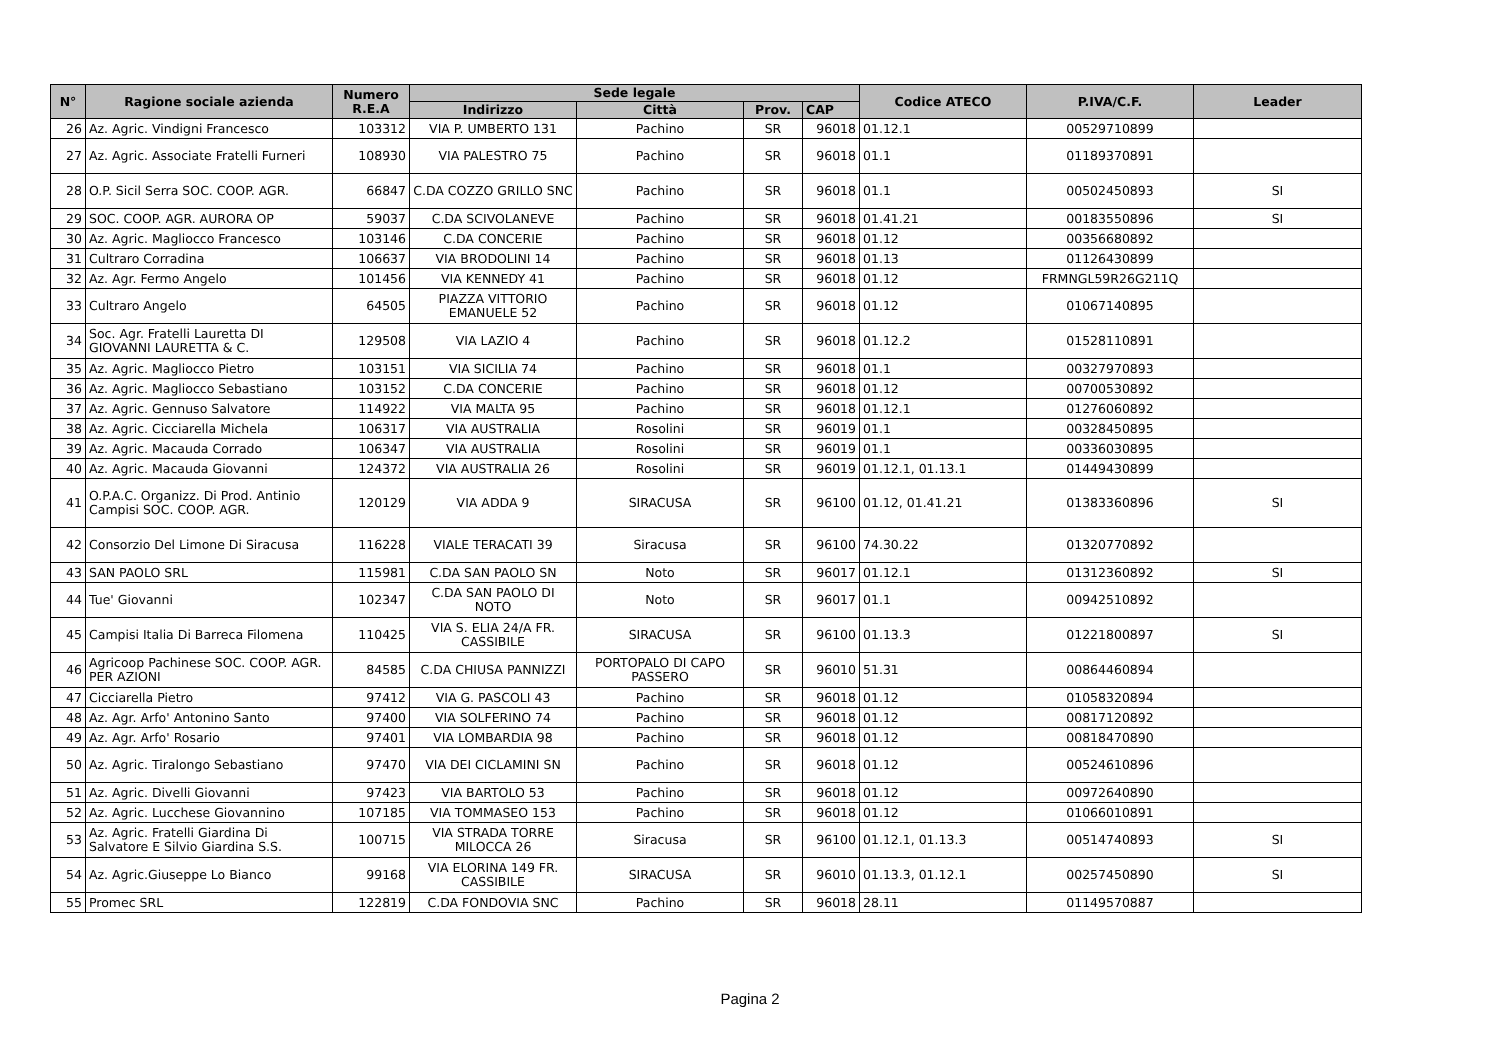| N° | Ragione sociale azienda | Numero R.E.A | Sede legale | | | | Codice ATECO | P.IVA/C.F. | Leader |
| --- | --- | --- | --- | --- | --- | --- | --- | --- | --- |
| | | | Indirizzo | Città | Prov. | CAP | | | |
| 26 | Az. Agric. Vindigni Francesco | 103312 | VIA P. UMBERTO 131 | Pachino | SR | 96018 | 01.12.1 | 00529710899 | |
| 27 | Az. Agric. Associate Fratelli Furneri | 108930 | VIA PALESTRO 75 | Pachino | SR | 96018 | 01.1 | 01189370891 | |
| 28 | O.P. Sicil Serra SOC. COOP. AGR. | 66847 | C.DA COZZO GRILLO SNC | Pachino | SR | 96018 | 01.1 | 00502450893 | SI |
| 29 | SOC. COOP. AGR. AURORA OP | 59037 | C.DA SCIVOLANEVE | Pachino | SR | 96018 | 01.41.21 | 00183550896 | SI |
| 30 | Az. Agric. Magliocco Francesco | 103146 | C.DA CONCERIE | Pachino | SR | 96018 | 01.12 | 00356680892 | |
| 31 | Cultraro Corradina | 106637 | VIA BRODOLINI 14 | Pachino | SR | 96018 | 01.13 | 01126430899 | |
| 32 | Az. Agr. Fermo Angelo | 101456 | VIA KENNEDY 41 | Pachino | SR | 96018 | 01.12 | FRMNGL59R26G211Q | |
| 33 | Cultraro Angelo | 64505 | PIAZZA VITTORIO EMANUELE 52 | Pachino | SR | 96018 | 01.12 | 01067140895 | |
| 34 | Soc. Agr. Fratelli Lauretta DI GIOVANNI LAURETTA & C. | 129508 | VIA LAZIO 4 | Pachino | SR | 96018 | 01.12.2 | 01528110891 | |
| 35 | Az. Agric. Magliocco Pietro | 103151 | VIA SICILIA 74 | Pachino | SR | 96018 | 01.1 | 00327970893 | |
| 36 | Az. Agric. Magliocco Sebastiano | 103152 | C.DA CONCERIE | Pachino | SR | 96018 | 01.12 | 00700530892 | |
| 37 | Az. Agric. Gennuso Salvatore | 114922 | VIA MALTA 95 | Pachino | SR | 96018 | 01.12.1 | 01276060892 | |
| 38 | Az. Agric. Cicciarella Michela | 106317 | VIA AUSTRALIA | Rosolini | SR | 96019 | 01.1 | 00328450895 | |
| 39 | Az. Agric. Macauda Corrado | 106347 | VIA AUSTRALIA | Rosolini | SR | 96019 | 01.1 | 00336030895 | |
| 40 | Az. Agric. Macauda Giovanni | 124372 | VIA AUSTRALIA 26 | Rosolini | SR | 96019 | 01.12.1, 01.13.1 | 01449430899 | |
| 41 | O.P.A.C. Organizz. Di Prod. Antinio Campisi SOC. COOP. AGR. | 120129 | VIA ADDA 9 | SIRACUSA | SR | 96100 | 01.12, 01.41.21 | 01383360896 | SI |
| 42 | Consorzio Del Limone Di Siracusa | 116228 | VIALE TERACATI 39 | Siracusa | SR | 96100 | 74.30.22 | 01320770892 | |
| 43 | SAN PAOLO SRL | 115981 | C.DA SAN PAOLO SN | Noto | SR | 96017 | 01.12.1 | 01312360892 | SI |
| 44 | Tue' Giovanni | 102347 | C.DA SAN PAOLO DI NOTO | Noto | SR | 96017 | 01.1 | 00942510892 | |
| 45 | Campisi Italia Di Barreca Filomena | 110425 | VIA S. ELIA 24/A FR. CASSIBILE | SIRACUSA | SR | 96100 | 01.13.3 | 01221800897 | SI |
| 46 | Agricoop Pachinese SOC. COOP. AGR. PER AZIONI | 84585 | C.DA CHIUSA PANNIZZI | PORTOPALO DI CAPO PASSERO | SR | 96010 | 51.31 | 00864460894 | |
| 47 | Cicciarella Pietro | 97412 | VIA G. PASCOLI 43 | Pachino | SR | 96018 | 01.12 | 01058320894 | |
| 48 | Az. Agr. Arfo' Antonino Santo | 97400 | VIA SOLFERINO 74 | Pachino | SR | 96018 | 01.12 | 00817120892 | |
| 49 | Az. Agr. Arfo' Rosario | 97401 | VIA LOMBARDIA 98 | Pachino | SR | 96018 | 01.12 | 00818470890 | |
| 50 | Az. Agric. Tiralongo Sebastiano | 97470 | VIA DEI CICLAMINI SN | Pachino | SR | 96018 | 01.12 | 00524610896 | |
| 51 | Az. Agric. Divelli Giovanni | 97423 | VIA BARTOLO 53 | Pachino | SR | 96018 | 01.12 | 00972640890 | |
| 52 | Az. Agric. Lucchese Giovannino | 107185 | VIA TOMMASEO 153 | Pachino | SR | 96018 | 01.12 | 01066010891 | |
| 53 | Az. Agric. Fratelli Giardina Di Salvatore E Silvio Giardina S.S. | 100715 | VIA STRADA TORRE MILOCCA 26 | Siracusa | SR | 96100 | 01.12.1, 01.13.3 | 00514740893 | SI |
| 54 | Az. Agric.Giuseppe Lo Bianco | 99168 | VIA ELORINA 149 FR. CASSIBILE | SIRACUSA | SR | 96010 | 01.13.3, 01.12.1 | 00257450890 | SI |
| 55 | Promec SRL | 122819 | C.DA FONDOVIA SNC | Pachino | SR | 96018 | 28.11 | 01149570887 | |
Pagina 2